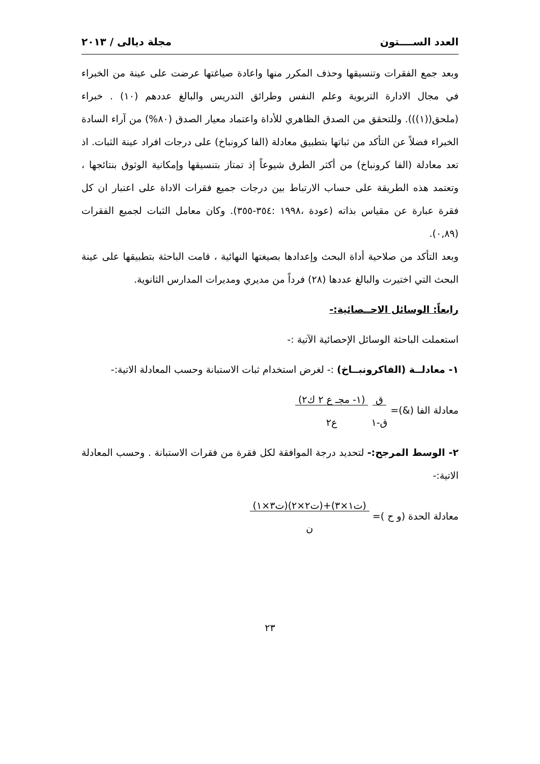العدد الســــتون مجلة ديالى / ٢٠١٣
وبعد جمع الفقرات وتنسيقها وحذف المكرر منها واعادة صياغتها عرضت على عينة من الخبراء في مجال الادارة التربوية وعلم النفس وطرائق التدريس والبالغ عددهم (١٠) . خبراء (ملحق((١))). وللتحقق من الصدق الظاهري للأداة واعتماد معيار الصدق (٨٠%) من آراء السادة الخبراء فضلاً عن التأكد من ثباتها بتطبيق معادلة (الفا كرونباخ) على درجات افراد عينة الثبات. اذ تعد معادلة (الفا كرونباخ) من أكثر الطرق شيوعاً إذ تمتاز بتنسيقها وإمكانية الوثوق بنتائجها ، وتعتمد هذه الطريقة على حساب الارتباط بين درجات جميع فقرات الاداة على اعتبار ان كل فقرة عبارة عن مقياس بذاته (عودة ،١٩٩٨ :٣٥٤-٣٥٥). وكان معامل الثبات لجميع الفقرات (٠,٨٩).
وبعد التأكد من صلاحية أداة البحث وإعدادها بصيغتها النهائية ، قامت الباحثة بتطبيقها على عينة البحث التي اختيرت والبالغ عددها (٢٨) فرداً من مديري ومديرات المدارس الثانوية.
رابعاً: الوسائل الاحــصائية:-
استعملت الباحثة الوسائل الإحصائية الآتية :-
١- معادلــة (الفاكرونبــاخ) :- لغرض استخدام ثبات الاستبانة وحسب المعادلة الاتية:-
معادلة الفا (&)= ق
ق-١ (١- مجـ ع ٢ ك٢)
ع٢
٢- الوسط المرجح:- لتحديد درجة الموافقة لكل فقرة من فقرات الاستبانة . وحسب المعادلة الاتية:-
معادلة الحدة (و ح )= (ت١×٣)+(ت٢×٢)(ت٣×١)
ن
٢٣